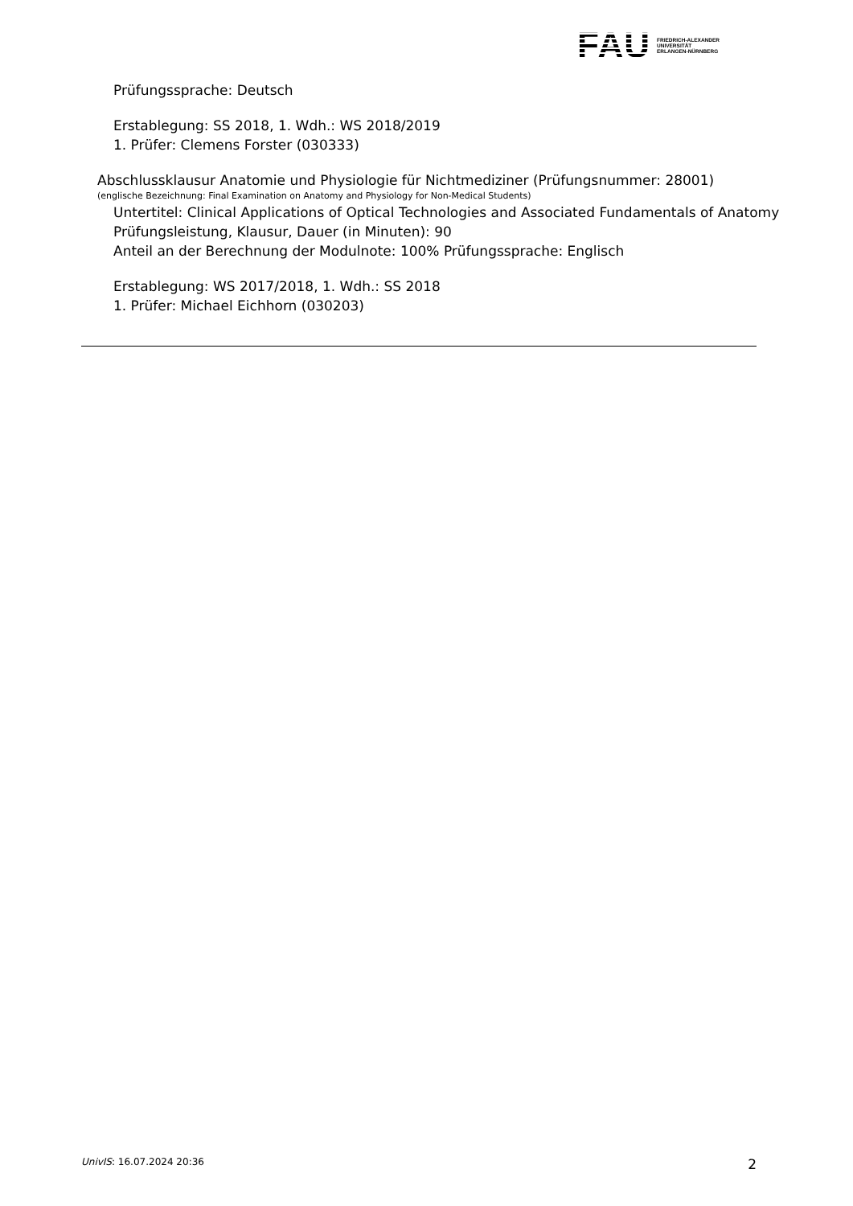FAU
FRIEDRICH-ALEXANDER
UNIVERSITÄT
ERLANGEN-NÜRNBERG
Prüfungssprache: Deutsch
Erstablegung: SS 2018, 1. Wdh.: WS 2018/2019
1. Prüfer: Clemens Forster (030333)
Abschlussklausur Anatomie und Physiologie für Nichtmediziner (Prüfungsnummer: 28001)
(englische Bezeichnung: Final Examination on Anatomy and Physiology for Non-Medical Students)
Untertitel: Clinical Applications of Optical Technologies and Associated Fundamentals of Anatomy
Prüfungsleistung, Klausur, Dauer (in Minuten): 90
Anteil an der Berechnung der Modulnote: 100% Prüfungssprache: Englisch
Erstablegung: WS 2017/2018, 1. Wdh.: SS 2018
1. Prüfer: Michael Eichhorn (030203)
UnivIS: 16.07.2024 20:36 2